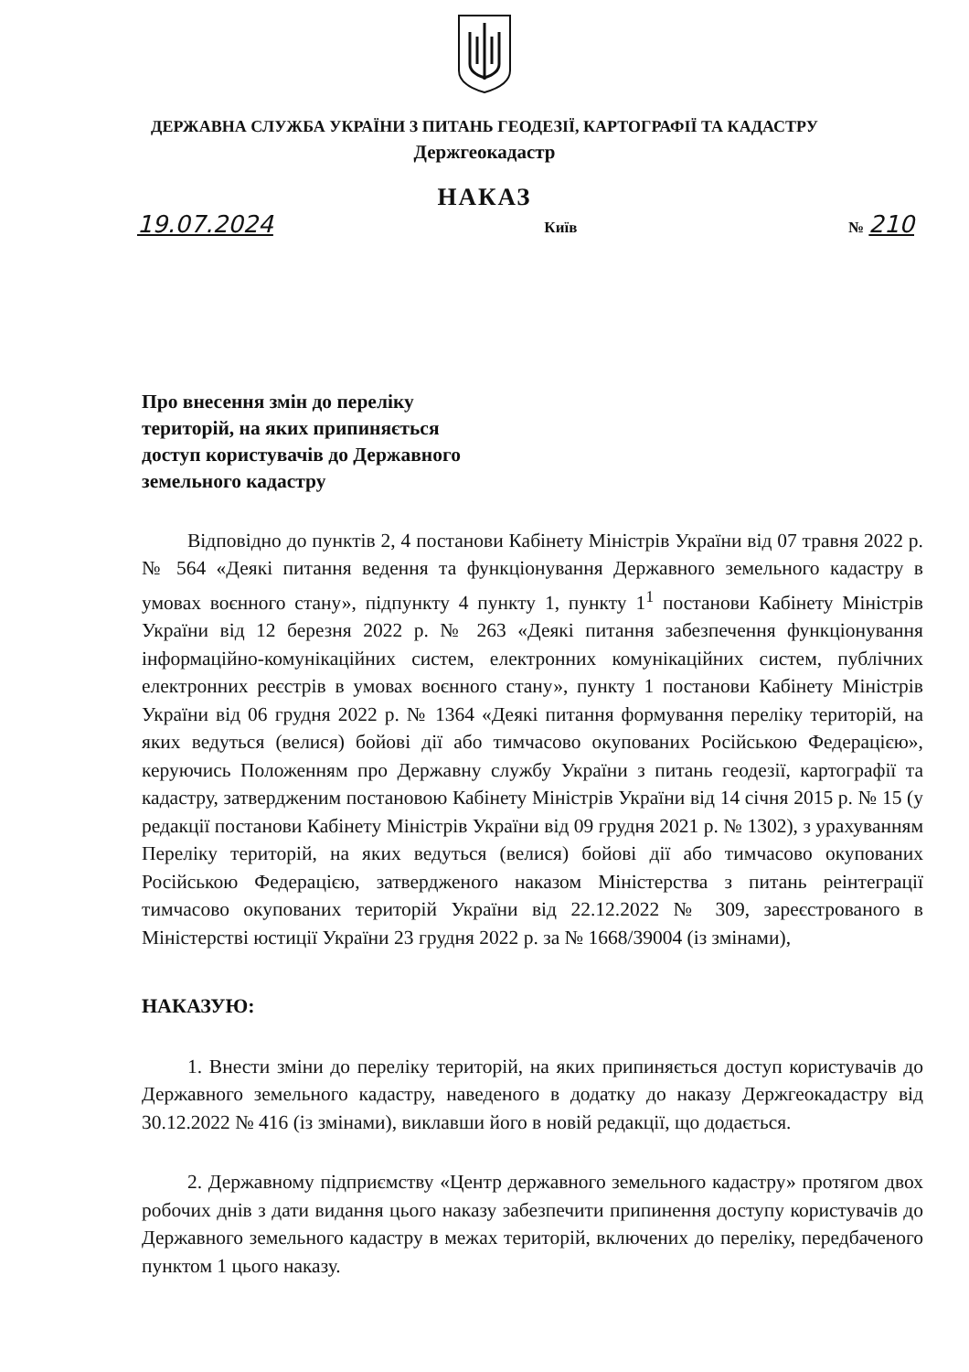ДЕРЖАВНА СЛУЖБА УКРАЇНИ З ПИТАНЬ ГЕОДЕЗІЇ, КАРТОГРАФІЇ ТА КАДАСТРУ
Держгеокадастр
НАКАЗ
19.07.2024 Київ № 210
Про внесення змін до переліку
територій, на яких припиняється
доступ користувачів до Державного
земельного кадастру
Відповідно до пунктів 2, 4 постанови Кабінету Міністрів України від 07 травня 2022 р. № 564 «Деякі питання ведення та функціонування Державного земельного кадастру в умовах воєнного стану», підпункту 4 пункту 1, пункту 1<sup>1</sup> постанови Кабінету Міністрів України від 12 березня 2022 р. № 263 «Деякі питання забезпечення функціонування інформаційно-комунікаційних систем, електронних комунікаційних систем, публічних електронних реєстрів в умовах воєнного стану», пункту 1 постанови Кабінету Міністрів України від 06 грудня 2022 р. № 1364 «Деякі питання формування переліку територій, на яких ведуться (велися) бойові дії або тимчасово окупованих Російською Федерацією», керуючись Положенням про Державну службу України з питань геодезії, картографії та кадастру, затвердженим постановою Кабінету Міністрів України від 14 січня 2015 р. № 15 (у редакції постанови Кабінету Міністрів України від 09 грудня 2021 р. № 1302), з урахуванням Переліку територій, на яких ведуться (велися) бойові дії або тимчасово окупованих Російською Федерацією, затвердженого наказом Міністерства з питань реінтеграції тимчасово окупованих територій України від 22.12.2022 № 309, зареєстрованого в Міністерстві юстиції України 23 грудня 2022 р. за № 1668/39004 (із змінами),
НАКАЗУЮ:
1. Внести зміни до переліку територій, на яких припиняється доступ користувачів до Державного земельного кадастру, наведеного в додатку до наказу Держгеокадастру від 30.12.2022 № 416 (із змінами), виклавши його в новій редакції, що додається.
2. Державному підприємству «Центр державного земельного кадастру» протягом двох робочих днів з дати видання цього наказу забезпечити припинення доступу користувачів до Державного земельного кадастру в межах територій, включених до переліку, передбаченого пунктом 1 цього наказу.